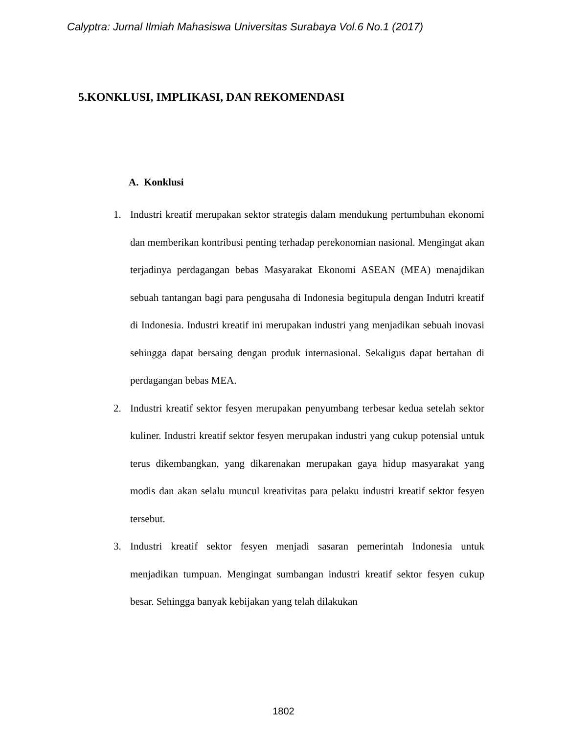Calyptra: Jurnal Ilmiah Mahasiswa Universitas Surabaya Vol.6 No.1 (2017)
5.KONKLUSI, IMPLIKASI, DAN REKOMENDASI
A. Konklusi
1. Industri kreatif merupakan sektor strategis dalam mendukung pertumbuhan ekonomi dan memberikan kontribusi penting terhadap perekonomian nasional. Mengingat akan terjadinya perdagangan bebas Masyarakat Ekonomi ASEAN (MEA) menajdikan sebuah tantangan bagi para pengusaha di Indonesia begitupula dengan Indutri kreatif di Indonesia. Industri kreatif ini merupakan industri yang menjadikan sebuah inovasi sehingga dapat bersaing dengan produk internasional. Sekaligus dapat bertahan di perdagangan bebas MEA.
2. Industri kreatif sektor fesyen merupakan penyumbang terbesar kedua setelah sektor kuliner. Industri kreatif sektor fesyen merupakan industri yang cukup potensial untuk terus dikembangkan, yang dikarenakan merupakan gaya hidup masyarakat yang modis dan akan selalu muncul kreativitas para pelaku industri kreatif sektor fesyen tersebut.
3. Industri kreatif sektor fesyen menjadi sasaran pemerintah Indonesia untuk menjadikan tumpuan. Mengingat sumbangan industri kreatif sektor fesyen cukup besar. Sehingga banyak kebijakan yang telah dilakukan
1802